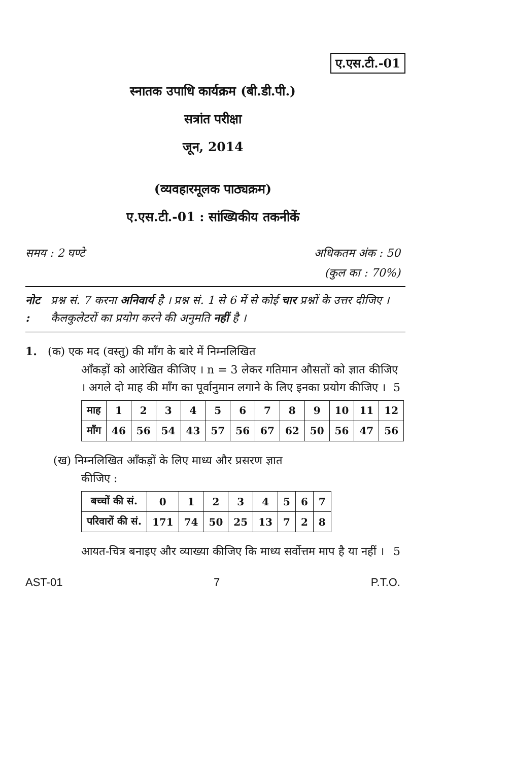ए.एस.टी.-01
स्नातक उपाधि कार्यक्रम (बी.डी.पी.)
सत्रांत परीक्षा
जून, 2014
(व्यवहारमूलक पाठ्यक्रम)
ए.एस.टी.-01 : सांख्यिकीय तकनीकें
समय : 2 घण्टे अधिकतम अंक : 50
(कुल का : 70%)
नोट : प्रश्न सं. 7 करना अनिवार्य है । प्रश्न सं. 1 से 6 में से कोई चार प्रश्नों के उत्तर दीजिए । कैलकुलेटरों का प्रयोग करने की अनुमति नहीं है ।
1. (क) एक मद (वस्तु) की माँग के बारे में निम्नलिखित
आँकड़ों को आरेखित कीजिए । n = 3 लेकर गतिमान औसतों को ज्ञात कीजिए । अगले दो माह की माँग का पूर्वानुमान लगाने के लिए इनका प्रयोग कीजिए । 5
| माह | 1 | 2 | 3 | 4 | 5 | 6 | 7 | 8 | 9 | 10 | 11 | 12 |
| माँग | 46 | 56 | 54 | 43 | 57 | 56 | 67 | 62 | 50 | 56 | 47 | 56 |
(ख) निम्नलिखित आँकड़ों के लिए माध्य और प्रसरण ज्ञात
कीजिए :
| बच्चों की सं. | 0 | 1 | 2 | 3 | 4 | 5 | 6 | 7 |
| परिवारों की सं. | 171 | 74 | 50 | 25 | 13 | 7 | 2 | 8 |
आयत-चित्र बनाइए और व्याख्या कीजिए कि माध्य सर्वोत्तम माप है या नहीं । 5
AST-01 7 P.T.O.